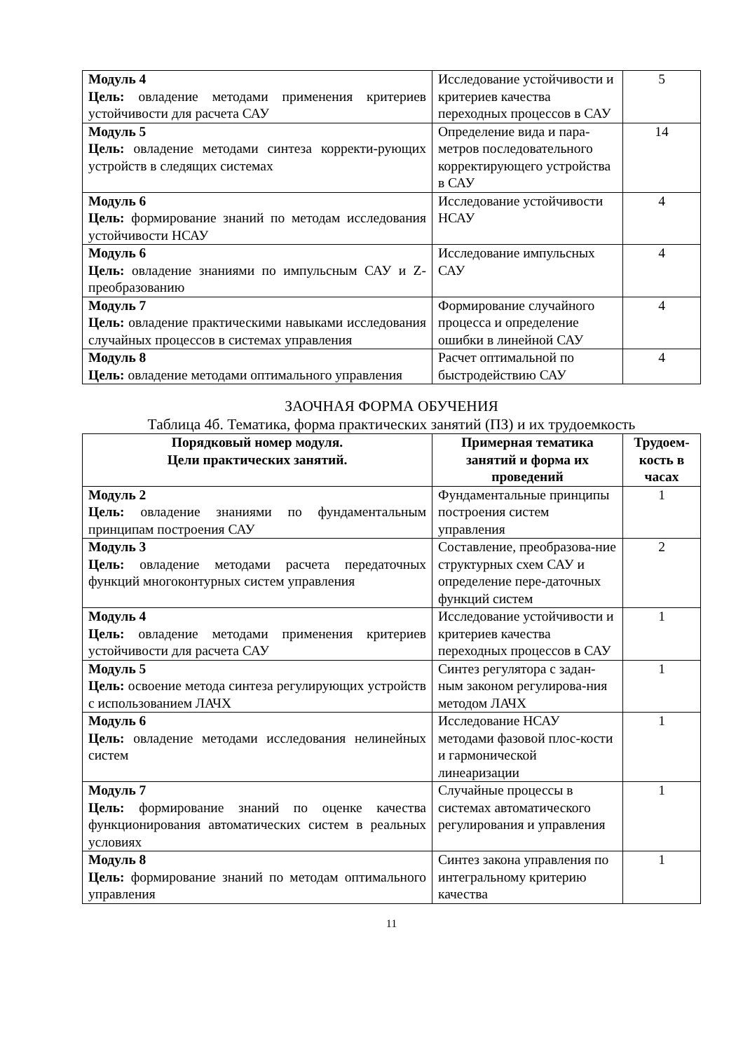| Модуль 4 Цель: овладение методами применения критериев устойчивости для расчета САУ | Исследование устойчивости и критериев качества переходных процессов в САУ | 5 |
| Модуль 5 Цель: овладение методами синтеза корректи-рующих устройств в следящих системах | Определение вида и пара-метров последовательного корректирующего устройства в САУ | 14 |
| Модуль 6 Цель: формирование знаний по методам исследования устойчивости НСАУ | Исследование устойчивости НСАУ | 4 |
| Модуль 6 Цель: овладение знаниями по импульсным САУ и Z-преобразованию | Исследование импульсных САУ | 4 |
| Модуль 7 Цель: овладение практическими навыками исследования случайных процессов в системах управления | Формирование случайного процесса и определение ошибки в линейной САУ | 4 |
| Модуль 8 Цель: овладение методами оптимального управления | Расчет оптимальной по быстродействию САУ | 4 |
ЗАОЧНАЯ ФОРМА ОБУЧЕНИЯ
Таблица 4б. Тематика, форма практических занятий (ПЗ) и их трудоемкость
| Порядковый номер модуля. Цели практических занятий. | Примерная тематика занятий и форма их проведений | Трудоем-кость в часах |
| --- | --- | --- |
| Модуль 2 Цель: овладение знаниями по фундаментальным принципам построения САУ | Фундаментальные принципы построения систем управления | 1 |
| Модуль 3 Цель: овладение методами расчета передаточных функций многоконтурных систем управления | Составление, преобразова-ние структурных схем САУ и определение пере-даточных функций систем | 2 |
| Модуль 4 Цель: овладение методами применения критериев устойчивости для расчета САУ | Исследование устойчивости и критериев качества переходных процессов в САУ | 1 |
| Модуль 5 Цель: освоение метода синтеза регулирующих устройств с использованием ЛАЧХ | Синтез регулятора с задан-ным законом регулирова-ния методом ЛАЧХ | 1 |
| Модуль 6 Цель: овладение методами исследования нелинейных систем | Исследование НСАУ методами фазовой плос-кости и гармонической линеаризации | 1 |
| Модуль 7 Цель: формирование знаний по оценке качества функционирования автоматических систем в реальных условиях | Случайные процессы в системах автоматического регулирования и управления | 1 |
| Модуль 8 Цель: формирование знаний по методам оптимального управления | Синтез закона управления по интегральному критерию качества | 1 |
11